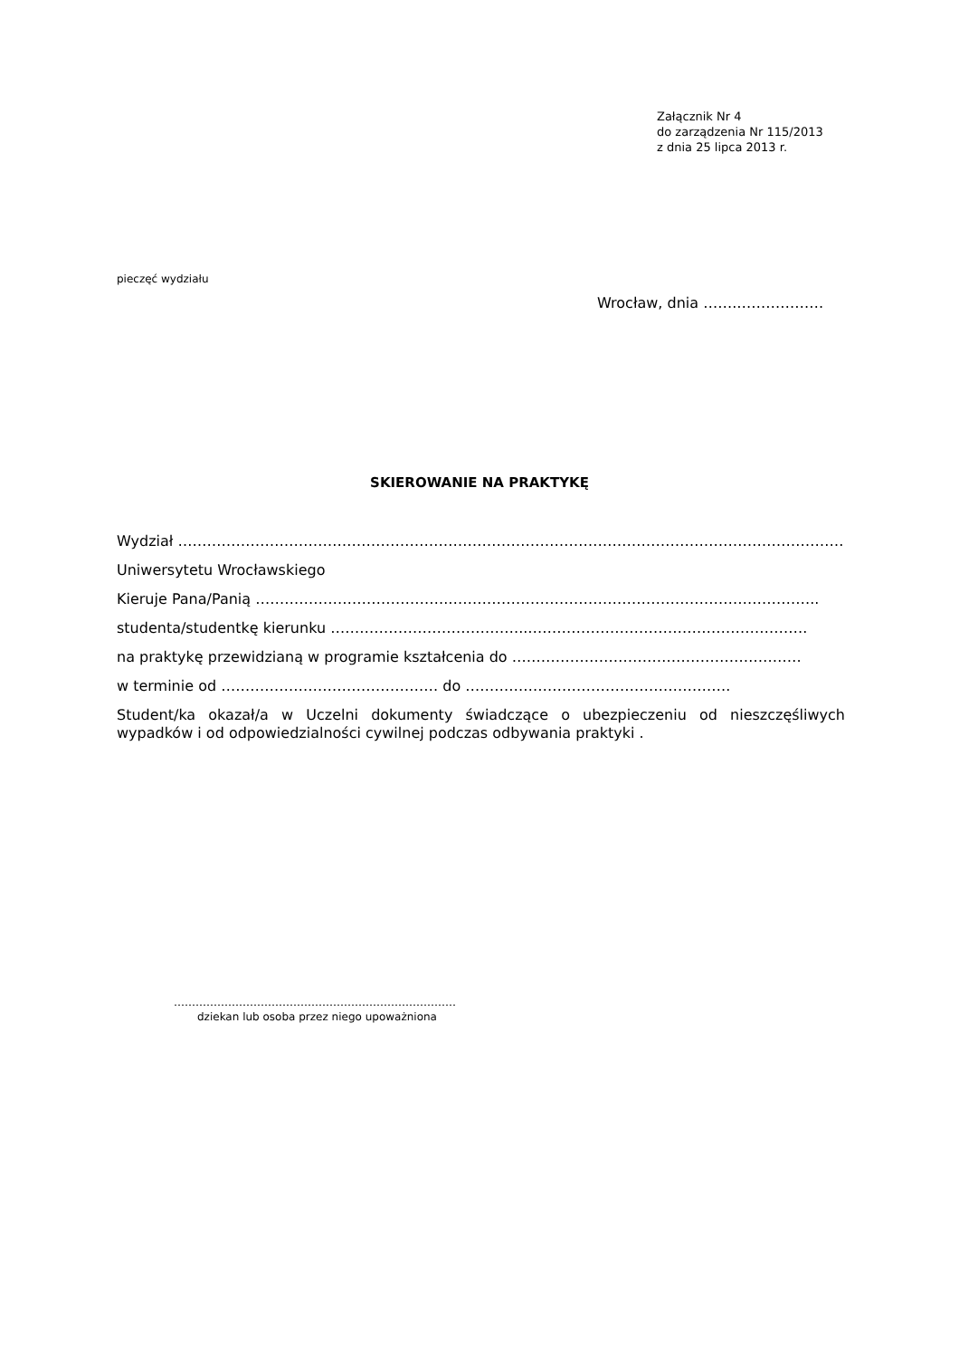Załącznik Nr 4
do zarządzenia Nr 115/2013
z dnia 25 lipca 2013 r.
pieczęć wydziału
Wrocław, dnia …….………………
SKIEROWANIE NA PRAKTYKĘ
Wydział …………………………………………………………………………………………………………………………….
Uniwersytetu Wrocławskiego
Kieruje Pana/Panią ………………………………….…………………………………………………………………..
studenta/studentkę kierunku …………………………………..………………………………………………….
na praktykę przewidzianą w programie kształcenia do ……………………………………………………
w terminie od ……………………………………… do ……………………………………………….
Student/ka okazał/a w Uczelni dokumenty świadczące o ubezpieczeniu od nieszczęśliwych wypadków i od odpowiedzialności cywilnej podczas odbywania praktyki .
……………………………………………………………………
dziekan lub osoba przez niego upoważniona